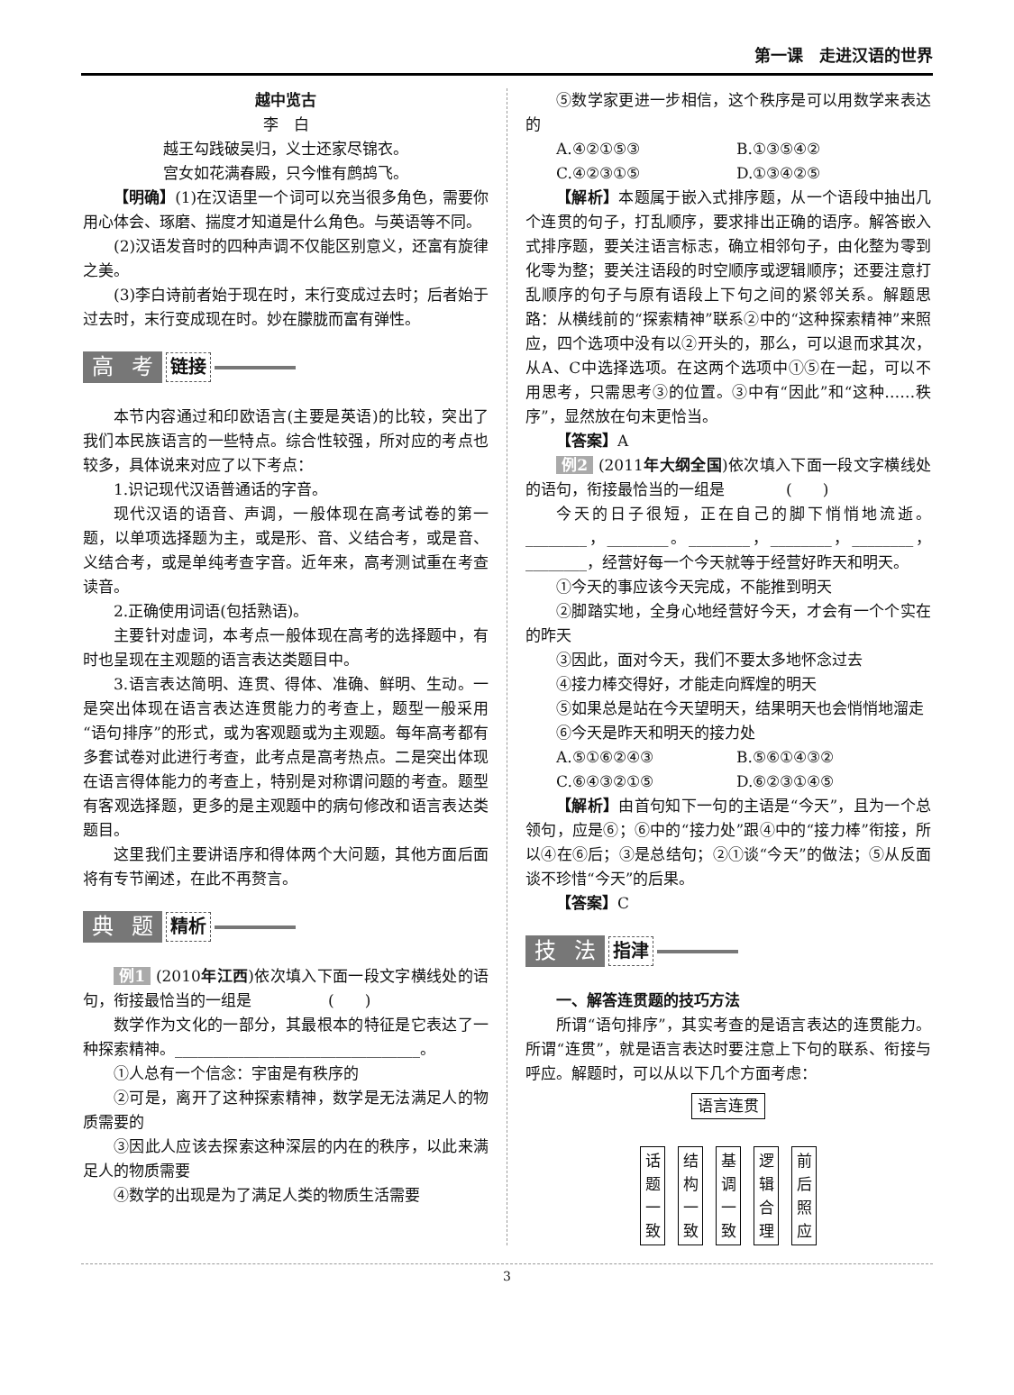第一课　走进汉语的世界
越中览古
李　白
越王勾践破吴归，义士还家尽锦衣。
宫女如花满春殿，只今惟有鹧鸪飞。
【明确】(1)在汉语里一个词可以充当很多角色，需要你用心体会、琢磨、揣度才知道是什么角色。与英语等不同。
(2)汉语发音时的四种声调不仅能区别意义，还富有旋律之美。
(3)李白诗前者始于现在时，末行变成过去时；后者始于过去时，末行变成现在时。妙在朦胧而富有弹性。
高考 链接
本节内容通过和印欧语言(主要是英语)的比较，突出了我们本民族语言的一些特点。综合性较强，所对应的考点也较多，具体说来对应了以下考点：
1.识记现代汉语普通话的字音。
现代汉语的语音、声调，一般体现在高考试卷的第一题，以单项选择题为主，或是形、音、义结合考，或是音、义结合考，或是单纯考查字音。近年来，高考测试重在考查读音。
2.正确使用词语(包括熟语)。
主要针对虚词，本考点一般体现在高考的选择题中，有时也呈现在主观题的语言表达类题目中。
3.语言表达简明、连贯、得体、准确、鲜明、生动。一是突出体现在语言表达连贯能力的考查上，题型一般采用“语句排序”的形式，或为客观题或为主观题。每年高考都有多套试卷对此进行考查，此考点是高考热点。二是突出体现在语言得体能力的考查上，特别是对称谓问题的考查。题型有客观选择题，更多的是主观题中的病句修改和语言表达类题目。
这里我们主要讲语序和得体两个大问题，其他方面后面将有专节阐述，在此不再赘言。
典题 精析
例1 (2010年江西)依次填入下面一段文字横线处的语句，衔接最恰当的一组是　　　　　(　　)
数学作为文化的一部分，其最根本的特征是它表达了一种探索精神。________________________________。
①人总有一个信念：宇宙是有秩序的
②可是，离开了这种探索精神，数学是无法满足人的物质需要的
③因此人应该去探索这种深层的内在的秩序，以此来满足人的物质需要
④数学的出现是为了满足人类的物质生活需要
⑤数学家更进一步相信，这个秩序是可以用数学来表达的
A.④②①⑤③ B.①③⑤④②
C.④②③①⑤ D.①③④②⑤
【解析】本题属于嵌入式排序题，从一个语段中抽出几个连贯的句子，打乱顺序，要求排出正确的语序。解答嵌入式排序题，要关注语言标志，确立相邻句子，由化整为零到化零为整；要关注语段的时空顺序或逻辑顺序；还要注意打乱顺序的句子与原有语段上下句之间的紧邻关系。解题思路：从横线前的“探索精神”联系②中的“这种探索精神”来照应，四个选项中没有以②开头的，那么，可以退而求其次，从A、C中选择选项。在这两个选项中①⑤在一起，可以不用思考，只需思考③的位置。③中有“因此”和“这种……秩序”，显然放在句末更恰当。
【答案】A
例2 (2011年大纲全国)依次填入下面一段文字横线处的语句，衔接最恰当的一组是　　　　(　　)
今天的日子很短，正在自己的脚下悄悄地流逝。________，________。________，________，________，________，经营好每一个今天就等于经营好昨天和明天。
①今天的事应该今天完成，不能推到明天
②脚踏实地，全身心地经营好今天，才会有一个个实在的昨天
③因此，面对今天，我们不要太多地怀念过去
④接力棒交得好，才能走向辉煌的明天
⑤如果总是站在今天望明天，结果明天也会悄悄地溜走
⑥今天是昨天和明天的接力处
A.⑤①⑥②④③ B.⑤⑥①④③②
C.⑥④③②①⑤ D.⑥②③①④⑤
【解析】由首句知下一句的主语是“今天”，且为一个总领句，应是⑥；⑥中的“接力处”跟④中的“接力棒”衔接，所以④在⑥后；③是总结句；②①谈“今天”的做法；⑤从反面谈不珍惜“今天”的后果。
【答案】C
技法 指津
一、解答连贯题的技巧方法
所谓“语句排序”，其实考查的是语言表达的连贯能力。所谓“连贯”，就是语言表达时要注意上下句的联系、衔接与呼应。解题时，可以从以下几个方面考虑：
语言连贯
话 题 一 致
结 构 一 致
基 调 一 致
逻 辑 合 理
前 后 照 应
3